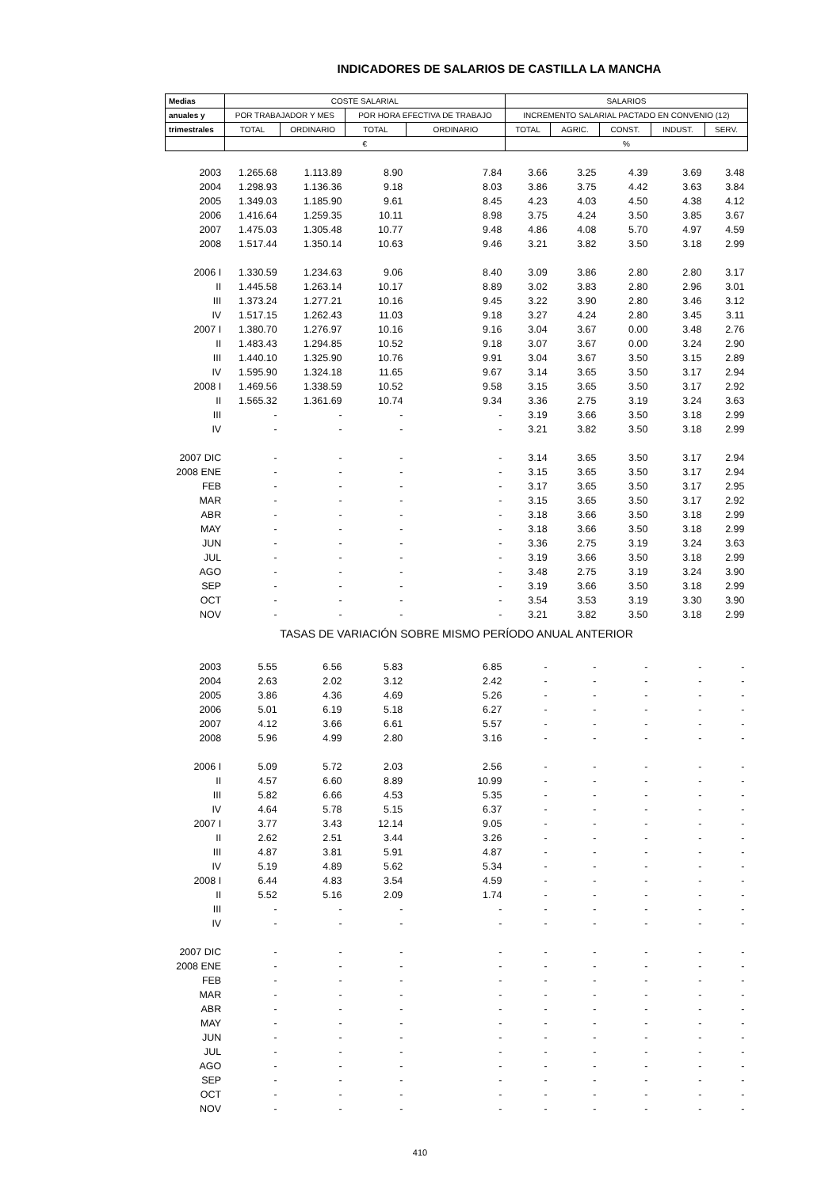INDICADORES DE SALARIOS DE CASTILLA LA MANCHA
| Medias | COSTE SALARIAL | | | | SALARIOS | | | | |
| --- | --- | --- | --- | --- | --- | --- | --- | --- | --- |
| anuales y | POR TRABAJADOR Y MES | | POR HORA EFECTIVA DE TRABAJO | | INCREMENTO SALARIAL PACTADO EN CONVENIO (12) | | | | |
| trimestrales | TOTAL | ORDINARIO | TOTAL | ORDINARIO | TOTAL | AGRIC. | CONST. | INDUST. | SERV. |
| | € | | | | % | | | | |
| 2003 | 1.265.68 | 1.113.89 | 8.90 | 7.84 | 3.66 | 3.25 | 4.39 | 3.69 | 3.48 |
| 2004 | 1.298.93 | 1.136.36 | 9.18 | 8.03 | 3.86 | 3.75 | 4.42 | 3.63 | 3.84 |
| 2005 | 1.349.03 | 1.185.90 | 9.61 | 8.45 | 4.23 | 4.03 | 4.50 | 4.38 | 4.12 |
| 2006 | 1.416.64 | 1.259.35 | 10.11 | 8.98 | 3.75 | 4.24 | 3.50 | 3.85 | 3.67 |
| 2007 | 1.475.03 | 1.305.48 | 10.77 | 9.48 | 4.86 | 4.08 | 5.70 | 4.97 | 4.59 |
| 2008 | 1.517.44 | 1.350.14 | 10.63 | 9.46 | 3.21 | 3.82 | 3.50 | 3.18 | 2.99 |
| 2006 I | 1.330.59 | 1.234.63 | 9.06 | 8.40 | 3.09 | 3.86 | 2.80 | 2.80 | 3.17 |
| II | 1.445.58 | 1.263.14 | 10.17 | 8.89 | 3.02 | 3.83 | 2.80 | 2.96 | 3.01 |
| III | 1.373.24 | 1.277.21 | 10.16 | 9.45 | 3.22 | 3.90 | 2.80 | 3.46 | 3.12 |
| IV | 1.517.15 | 1.262.43 | 11.03 | 9.18 | 3.27 | 4.24 | 2.80 | 3.45 | 3.11 |
| 2007 I | 1.380.70 | 1.276.97 | 10.16 | 9.16 | 3.04 | 3.67 | 0.00 | 3.48 | 2.76 |
| II | 1.483.43 | 1.294.85 | 10.52 | 9.18 | 3.07 | 3.67 | 0.00 | 3.24 | 2.90 |
| III | 1.440.10 | 1.325.90 | 10.76 | 9.91 | 3.04 | 3.67 | 3.50 | 3.15 | 2.89 |
| IV | 1.595.90 | 1.324.18 | 11.65 | 9.67 | 3.14 | 3.65 | 3.50 | 3.17 | 2.94 |
| 2008 I | 1.469.56 | 1.338.59 | 10.52 | 9.58 | 3.15 | 3.65 | 3.50 | 3.17 | 2.92 |
| II | 1.565.32 | 1.361.69 | 10.74 | 9.34 | 3.36 | 2.75 | 3.19 | 3.24 | 3.63 |
| III | - | - | - | - | 3.19 | 3.66 | 3.50 | 3.18 | 2.99 |
| IV | - | - | - | - | 3.21 | 3.82 | 3.50 | 3.18 | 2.99 |
| 2007 DIC | - | - | - | - | 3.14 | 3.65 | 3.50 | 3.17 | 2.94 |
| 2008 ENE | - | - | - | - | 3.15 | 3.65 | 3.50 | 3.17 | 2.94 |
| FEB | - | - | - | - | 3.17 | 3.65 | 3.50 | 3.17 | 2.95 |
| MAR | - | - | - | - | 3.15 | 3.65 | 3.50 | 3.17 | 2.92 |
| ABR | - | - | - | - | 3.18 | 3.66 | 3.50 | 3.18 | 2.99 |
| MAY | - | - | - | - | 3.18 | 3.66 | 3.50 | 3.18 | 2.99 |
| JUN | - | - | - | - | 3.36 | 2.75 | 3.19 | 3.24 | 3.63 |
| JUL | - | - | - | - | 3.19 | 3.66 | 3.50 | 3.18 | 2.99 |
| AGO | - | - | - | - | 3.48 | 2.75 | 3.19 | 3.24 | 3.90 |
| SEP | - | - | - | - | 3.19 | 3.66 | 3.50 | 3.18 | 2.99 |
| OCT | - | - | - | - | 3.54 | 3.53 | 3.19 | 3.30 | 3.90 |
| NOV | - | - | - | - | 3.21 | 3.82 | 3.50 | 3.18 | 2.99 |
| TASAS DE VARIACIÓN SOBRE MISMO PERÍODO ANUAL ANTERIOR | | | | | | | | | |
| 2003 | 5.55 | 6.56 | 5.83 | 6.85 | - | - | - | - | - |
| 2004 | 2.63 | 2.02 | 3.12 | 2.42 | - | - | - | - | - |
| 2005 | 3.86 | 4.36 | 4.69 | 5.26 | - | - | - | - | - |
| 2006 | 5.01 | 6.19 | 5.18 | 6.27 | - | - | - | - | - |
| 2007 | 4.12 | 3.66 | 6.61 | 5.57 | - | - | - | - | - |
| 2008 | 5.96 | 4.99 | 2.80 | 3.16 | - | - | - | - | - |
| 2006 I | 5.09 | 5.72 | 2.03 | 2.56 | - | - | - | - | - |
| II | 4.57 | 6.60 | 8.89 | 10.99 | - | - | - | - | - |
| III | 5.82 | 6.66 | 4.53 | 5.35 | - | - | - | - | - |
| IV | 4.64 | 5.78 | 5.15 | 6.37 | - | - | - | - | - |
| 2007 I | 3.77 | 3.43 | 12.14 | 9.05 | - | - | - | - | - |
| II | 2.62 | 2.51 | 3.44 | 3.26 | - | - | - | - | - |
| III | 4.87 | 3.81 | 5.91 | 4.87 | - | - | - | - | - |
| IV | 5.19 | 4.89 | 5.62 | 5.34 | - | - | - | - | - |
| 2008 I | 6.44 | 4.83 | 3.54 | 4.59 | - | - | - | - | - |
| II | 5.52 | 5.16 | 2.09 | 1.74 | - | - | - | - | - |
| III | - | - | - | - | - | - | - | - | - |
| IV | - | - | - | - | - | - | - | - | - |
| 2007 DIC | - | - | - | - | - | - | - | - | - |
| 2008 ENE | - | - | - | - | - | - | - | - | - |
| FEB | - | - | - | - | - | - | - | - | - |
| MAR | - | - | - | - | - | - | - | - | - |
| ABR | - | - | - | - | - | - | - | - | - |
| MAY | - | - | - | - | - | - | - | - | - |
| JUN | - | - | - | - | - | - | - | - | - |
| JUL | - | - | - | - | - | - | - | - | - |
| AGO | - | - | - | - | - | - | - | - | - |
| SEP | - | - | - | - | - | - | - | - | - |
| OCT | - | - | - | - | - | - | - | - | - |
| NOV | - | - | - | - | - | - | - | - | - |
410